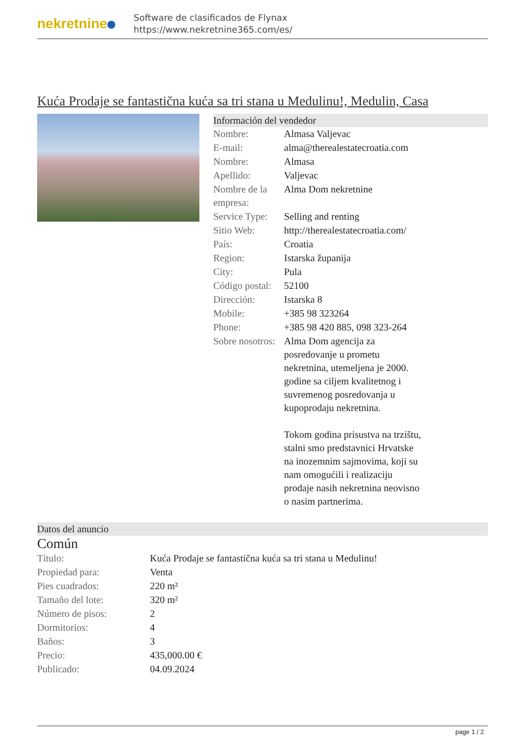nekretnine
Software de clasificados de Flynax
https://www.nekretnine365.com/es/
Kuća Prodaje se fantastična kuća sa tri stana u Medulinu!, Medulin, Casa
Información del vendedor
| Nombre: | Almasa Valjevac |
| E-mail: | alma@therealestatecroatia.com |
| Nombre: | Almasa |
| Apellido: | Valjevac |
| Nombre de la empresa: | Alma Dom nekretnine |
| Service Type: | Selling and renting |
| Sitio Web: | http://therealestatecroatia.com/ |
| País: | Croatia |
| Region: | Istarska županija |
| City: | Pula |
| Código postal: | 52100 |
| Dirección: | Istarska 8 |
| Mobile: | +385 98 323264 |
| Phone: | +385 98 420 885, 098 323-264 |
| Sobre nosotros: | Alma Dom agencija za posredovanje u prometu nekretnina, utemeljena je 2000. godine sa ciljem kvalitetnog i suvremenog posredovanja u kupoprodaju nekretnina. Tokom godina prisustva na trzištu, stalni smo predstavnici Hrvatske na inozemnim sajmovima, koji su nam omogućili i realizaciju prodaje nasih nekretnina neovisno o nasim partnerima. |
Datos del anuncio
Común
| Título: | Kuća Prodaje se fantastična kuća sa tri stana u Medulinu! |
| Propiedad para: | Venta |
| Pies cuadrados: | 220 m² |
| Tamaño del lote: | 320 m² |
| Número de pisos: | 2 |
| Dormitorios: | 4 |
| Baños: | 3 |
| Precio: | 435,000.00 € |
| Publicado: | 04.09.2024 |
page 1 / 2